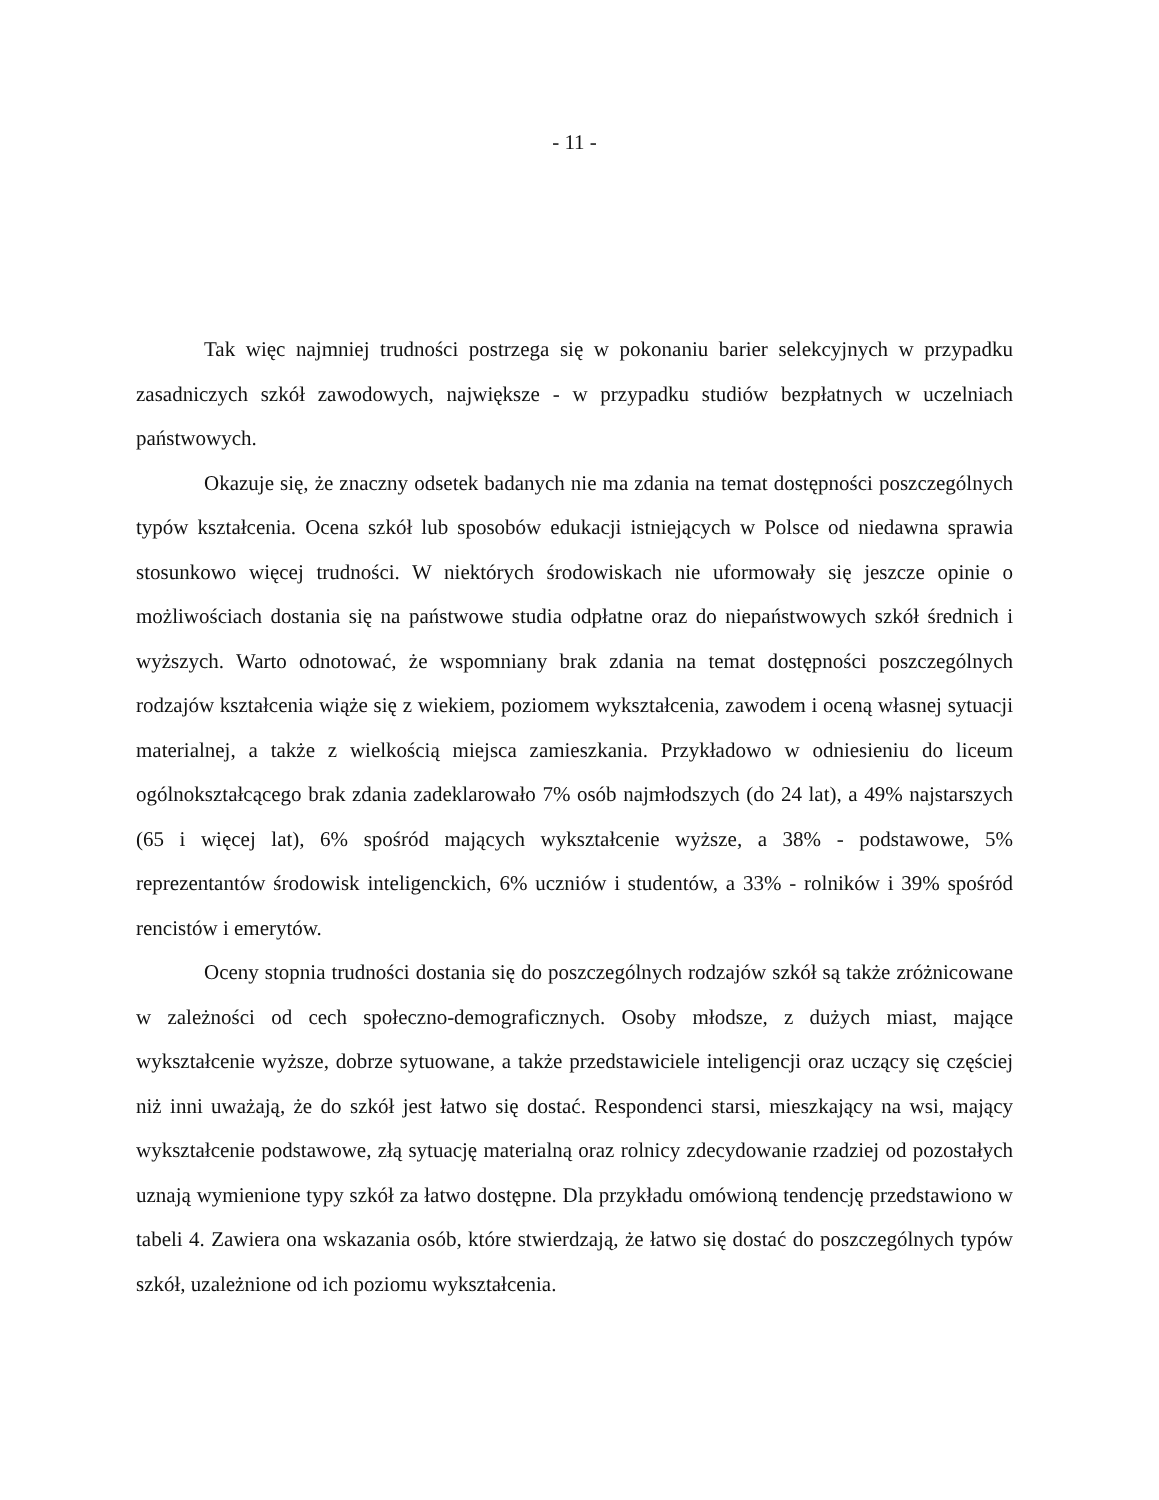- 11 -
Tak więc najmniej trudności postrzega się w pokonaniu barier selekcyjnych w przypadku zasadniczych szkół zawodowych, największe - w przypadku studiów bezpłatnych w uczelniach państwowych.
Okazuje się, że znaczny odsetek badanych nie ma zdania na temat dostępności poszczególnych typów kształcenia. Ocena szkół lub sposobów edukacji istniejących w Polsce od niedawna sprawia stosunkowo więcej trudności. W niektórych środowiskach nie uformowały się jeszcze opinie o możliwościach dostania się na państwowe studia odpłatne oraz do niepaństwowych szkół średnich i wyższych. Warto odnotować, że wspomniany brak zdania na temat dostępności poszczególnych rodzajów kształcenia wiąże się z wiekiem, poziomem wykształcenia, zawodem i oceną własnej sytuacji materialnej, a także z wielkością miejsca zamieszkania. Przykładowo w odniesieniu do liceum ogólnokształcącego brak zdania zadeklarowało 7% osób najmłodszych (do 24 lat), a 49% najstarszych (65 i więcej lat), 6% spośród mających wykształcenie wyższe, a 38% - podstawowe, 5% reprezentantów środowisk inteligenckich, 6% uczniów i studentów, a 33% - rolników i 39% spośród rencistów i emerytów.
Oceny stopnia trudności dostania się do poszczególnych rodzajów szkół są także zróżnicowane w zależności od cech społeczno-demograficznych. Osoby młodsze, z dużych miast, mające wykształcenie wyższe, dobrze sytuowane, a także przedstawiciele inteligencji oraz uczący się częściej niż inni uważają, że do szkół jest łatwo się dostać. Respondenci starsi, mieszkający na wsi, mający wykształcenie podstawowe, złą sytuację materialną oraz rolnicy zdecydowanie rzadziej od pozostałych uznają wymienione typy szkół za łatwo dostępne. Dla przykładu omówioną tendencję przedstawiono w tabeli 4. Zawiera ona wskazania osób, które stwierdzają, że łatwo się dostać do poszczególnych typów szkół, uzależnione od ich poziomu wykształcenia.